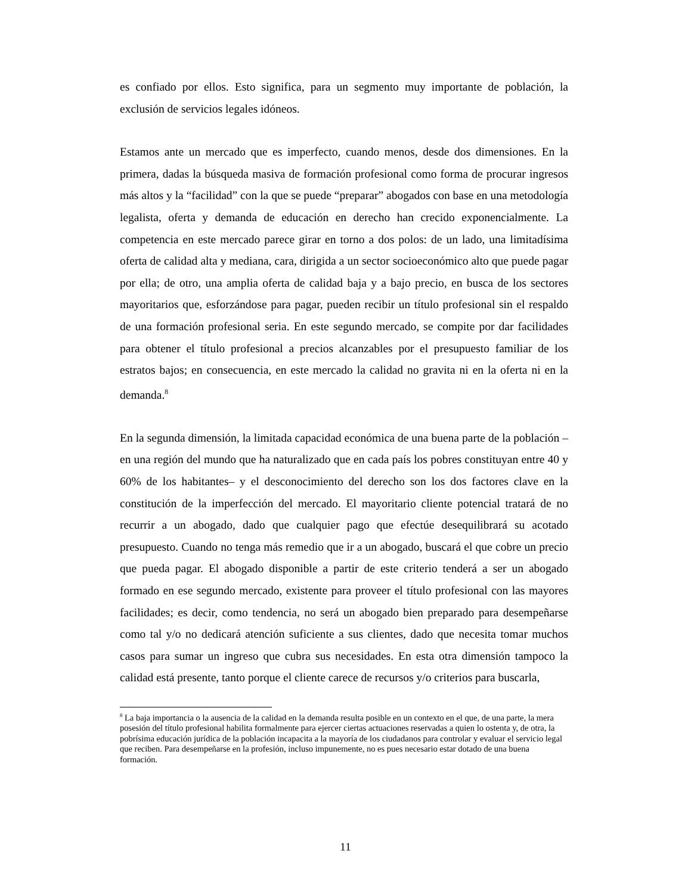es confiado por ellos. Esto significa, para un segmento muy importante de población, la exclusión de servicios legales idóneos.
Estamos ante un mercado que es imperfecto, cuando menos, desde dos dimensiones. En la primera, dadas la búsqueda masiva de formación profesional como forma de procurar ingresos más altos y la “facilidad” con la que se puede “preparar” abogados con base en una metodología legalista, oferta y demanda de educación en derecho han crecido exponencialmente. La competencia en este mercado parece girar en torno a dos polos: de un lado, una limitadísima oferta de calidad alta y mediana, cara, dirigida a un sector socioeconómico alto que puede pagar por ella; de otro, una amplia oferta de calidad baja y a bajo precio, en busca de los sectores mayoritarios que, esforzándose para pagar, pueden recibir un título profesional sin el respaldo de una formación profesional seria. En este segundo mercado, se compite por dar facilidades para obtener el título profesional a precios alcanzables por el presupuesto familiar de los estratos bajos; en consecuencia, en este mercado la calidad no gravita ni en la oferta ni en la demanda.<sup>8</sup>
En la segunda dimensión, la limitada capacidad económica de una buena parte de la población –en una región del mundo que ha naturalizado que en cada país los pobres constituyan entre 40 y 60% de los habitantes– y el desconocimiento del derecho son los dos factores clave en la constitución de la imperfección del mercado. El mayoritario cliente potencial tratará de no recurrir a un abogado, dado que cualquier pago que efectúe desequilibrará su acotado presupuesto. Cuando no tenga más remedio que ir a un abogado, buscará el que cobre un precio que pueda pagar. El abogado disponible a partir de este criterio tenderá a ser un abogado formado en ese segundo mercado, existente para proveer el título profesional con las mayores facilidades; es decir, como tendencia, no será un abogado bien preparado para desempeñarse como tal y/o no dedicará atención suficiente a sus clientes, dado que necesita tomar muchos casos para sumar un ingreso que cubra sus necesidades. En esta otra dimensión tampoco la calidad está presente, tanto porque el cliente carece de recursos y/o criterios para buscarla,
<sup>8</sup> La baja importancia o la ausencia de la calidad en la demanda resulta posible en un contexto en el que, de una parte, la mera posesión del título profesional habilita formalmente para ejercer ciertas actuaciones reservadas a quien lo ostenta y, de otra, la pobrísima educación jurídica de la población incapacita a la mayoría de los ciudadanos para controlar y evaluar el servicio legal que reciben. Para desempeñarse en la profesión, incluso impunemente, no es pues necesario estar dotado de una buena formación.
11